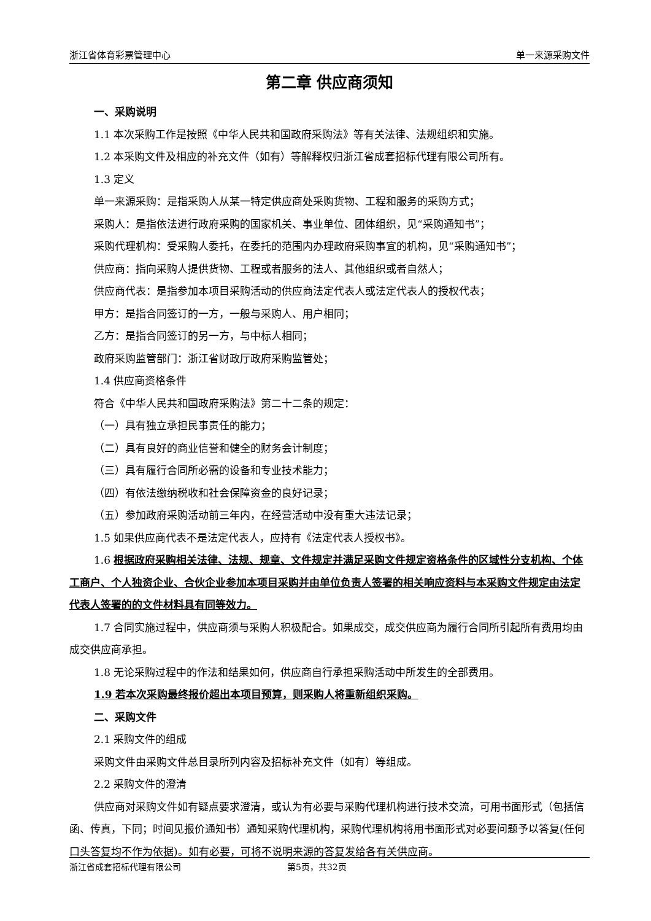浙江省体育彩票管理中心 单一来源采购文件
第二章 供应商须知
一、采购说明
1.1 本次采购工作是按照《中华人民共和国政府采购法》等有关法律、法规组织和实施。
1.2 本采购文件及相应的补充文件（如有）等解释权归浙江省成套招标代理有限公司所有。
1.3 定义
单一来源采购：是指采购人从某一特定供应商处采购货物、工程和服务的采购方式；
采购人：是指依法进行政府采购的国家机关、事业单位、团体组织，见“采购通知书”；
采购代理机构：受采购人委托，在委托的范围内办理政府采购事宜的机构，见“采购通知书”；
供应商：指向采购人提供货物、工程或者服务的法人、其他组织或者自然人；
供应商代表：是指参加本项目采购活动的供应商法定代表人或法定代表人的授权代表；
甲方：是指合同签订的一方，一般与采购人、用户相同；
乙方：是指合同签订的另一方，与中标人相同；
政府采购监管部门：浙江省财政厅政府采购监管处；
1.4 供应商资格条件
符合《中华人民共和国政府采购法》第二十二条的规定：
（一）具有独立承担民事责任的能力；
（二）具有良好的商业信誉和健全的财务会计制度；
（三）具有履行合同所必需的设备和专业技术能力；
（四）有依法缴纳税收和社会保障资金的良好记录；
（五）参加政府采购活动前三年内，在经营活动中没有重大违法记录；
1.5 如果供应商代表不是法定代表人，应持有《法定代表人授权书》。
1.6 根据政府采购相关法律、法规、规章、文件规定并满足采购文件规定资格条件的区域性分支机构、个体工商户、个人独资企业、合伙企业参加本项目采购并由单位负责人签署的相关响应资料与本采购文件规定由法定代表人签署的的文件材料具有同等效力。
1.7 合同实施过程中，供应商须与采购人积极配合。如果成交，成交供应商为履行合同所引起所有费用均由成交供应商承担。
1.8 无论采购过程中的作法和结果如何，供应商自行承担采购活动中所发生的全部费用。
1.9 若本次采购最终报价超出本项目预算，则采购人将重新组织采购。
二、采购文件
2.1 采购文件的组成
采购文件由采购文件总目录所列内容及招标补充文件（如有）等组成。
2.2 采购文件的澄清
供应商对采购文件如有疑点要求澄清，或认为有必要与采购代理机构进行技术交流，可用书面形式（包括信函、传真，下同；时间见报价通知书）通知采购代理机构，采购代理机构将用书面形式对必要问题予以答复(任何口头答复均不作为依据)。如有必要，可将不说明来源的答复发给各有关供应商。
浙江省成套招标代理有限公司 第5页，共32页